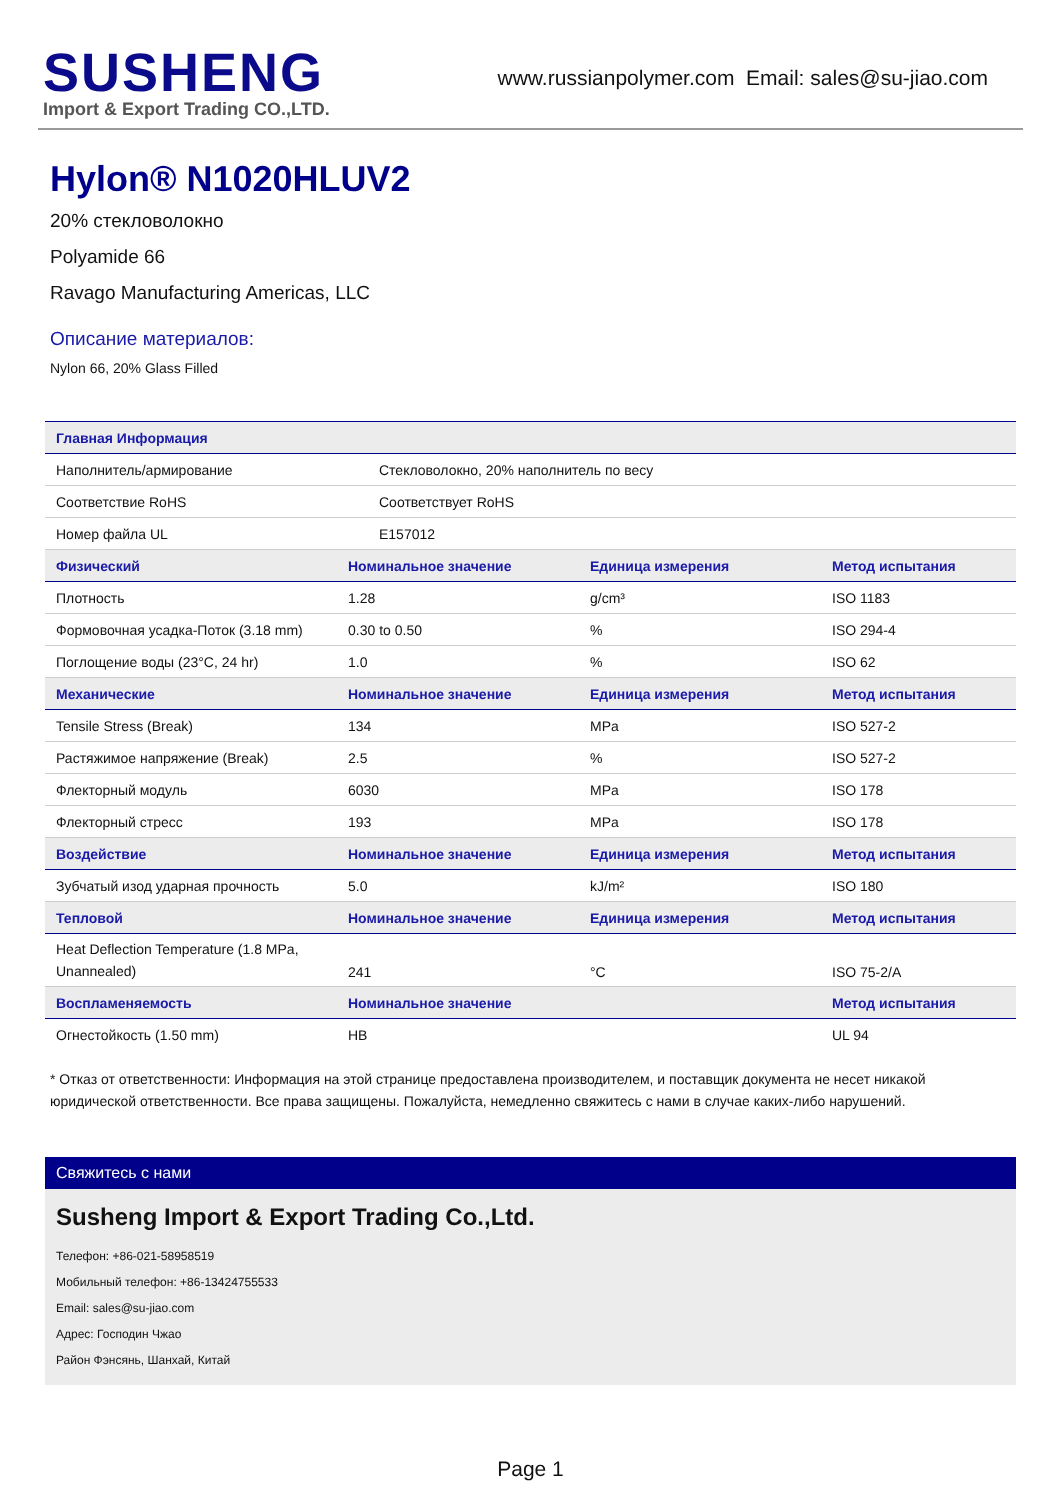SUSHENG
Import & Export Trading CO.,LTD.
www.russianpolymer.com Email: sales@su-jiao.com
Hylon® N1020HLUV2
20% стекловолокно
Polyamide 66
Ravago Manufacturing Americas, LLC
Описание материалов:
Nylon 66, 20% Glass Filled
| Главная Информация | | | |
| --- | --- | --- | --- |
| Наполнитель/армирование | Стекловолокно, 20% наполнитель по весу | | |
| Соответствие RoHS | Соответствует RoHS | | |
| Номер файла UL | E157012 | | |
| Физический | Номинальное значение | Единица измерения | Метод испытания |
| Плотность | 1.28 | g/cm³ | ISO 1183 |
| Формовочная усадка-Поток (3.18 mm) | 0.30 to 0.50 | % | ISO 294-4 |
| Поглощение воды (23°C, 24 hr) | 1.0 | % | ISO 62 |
| Механические | Номинальное значение | Единица измерения | Метод испытания |
| Tensile Stress (Break) | 134 | MPa | ISO 527-2 |
| Растяжимое напряжение (Break) | 2.5 | % | ISO 527-2 |
| Флекторный модуль | 6030 | MPa | ISO 178 |
| Флекторный стресс | 193 | MPa | ISO 178 |
| Воздействие | Номинальное значение | Единица измерения | Метод испытания |
| Зубчатый изод ударная прочность | 5.0 | kJ/m² | ISO 180 |
| Тепловой | Номинальное значение | Единица измерения | Метод испытания |
| Heat Deflection Temperature (1.8 MPa, Unannealed) | 241 | °C | ISO 75-2/A |
| Воспламеняемость | Номинальное значение | | Метод испытания |
| Огнестойкость (1.50 mm) | HB | | UL 94 |
* Отказ от ответственности: Информация на этой странице предоставлена производителем, и поставщик документа не несет никакой юридической ответственности. Все права защищены. Пожалуйста, немедленно свяжитесь с нами в случае каких-либо нарушений.
Свяжитесь с нами
Susheng Import & Export Trading Co.,Ltd.
Телефон: +86-021-58958519
Мобильный телефон: +86-13424755533
Email: sales@su-jiao.com
Адрес: Господин Чжао
Район Фэнсянь, Шанхай, Китай
Page 1